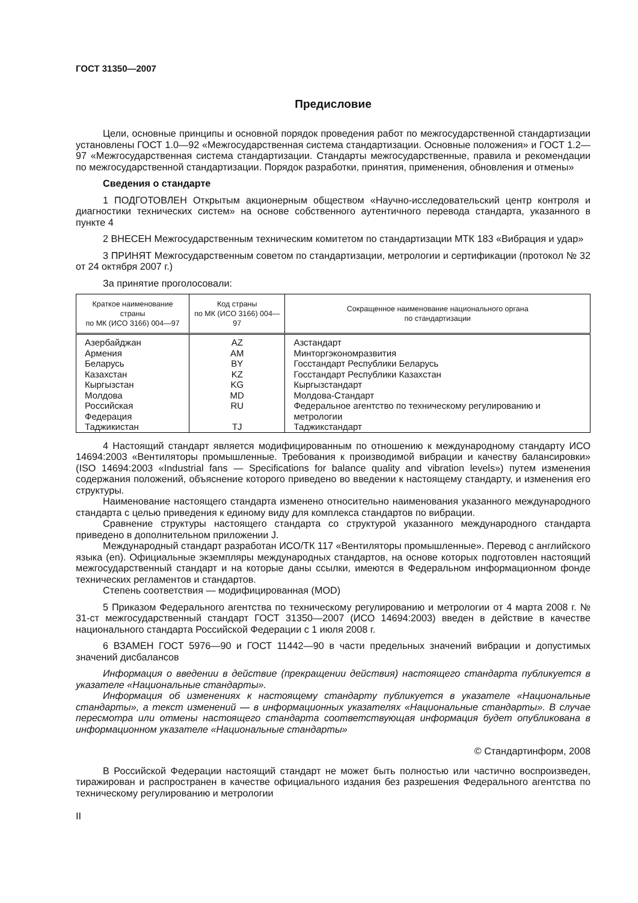ГОСТ 31350—2007
Предисловие
Цели, основные принципы и основной порядок проведения работ по межгосударственной стандартизации установлены ГОСТ 1.0—92 «Межгосударственная система стандартизации. Основные положения» и ГОСТ 1.2—97 «Межгосударственная система стандартизации. Стандарты межгосударственные, правила и рекомендации по межгосударственной стандартизации. Порядок разработки, принятия, применения, обновления и отмены»
Сведения о стандарте
1 ПОДГОТОВЛЕН Открытым акционерным обществом «Научно-исследовательский центр контроля и диагностики технических систем» на основе собственного аутентичного перевода стандарта, указанного в пункте 4
2 ВНЕСЕН Межгосударственным техническим комитетом по стандартизации МТК 183 «Вибрация и удар»
3 ПРИНЯТ Межгосударственным советом по стандартизации, метрологии и сертификации (протокол № 32 от 24 октября 2007 г.)
За принятие проголосовали:
| Краткое наименование страны по МК (ИСО 3166) 004—97 | Код страны по МК (ИСО 3166) 004—97 | Сокращенное наименование национального органа по стандартизации |
| --- | --- | --- |
| Азербайджан | AZ | Азстандарт |
| Армения | AM | Минторгэкономразвития |
| Беларусь | BY | Госстандарт Республики Беларусь |
| Казахстан | KZ | Госстандарт Республики Казахстан |
| Кыргызстан | KG | Кыргызстандарт |
| Молдова | MD | Молдова-Стандарт |
| Российская Федерация | RU | Федеральное агентство по техническому регулированию и метрологии |
| Таджикистан | TJ | Таджикстандарт |
4 Настоящий стандарт является модифицированным по отношению к международному стандарту ИСО 14694:2003 «Вентиляторы промышленные. Требования к производимой вибрации и качеству балансировки» (ISO 14694:2003 «Industrial fans — Specifications for balance quality and vibration levels») путем изменения содержания положений, объяснение которого приведено во введении к настоящему стандарту, и изменения его структуры.
Наименование настоящего стандарта изменено относительно наименования указанного международного стандарта с целью приведения к единому виду для комплекса стандартов по вибрации.
Сравнение структуры настоящего стандарта со структурой указанного международного стандарта приведено в дополнительном приложении J.
Международный стандарт разработан ИСО/ТК 117 «Вентиляторы промышленные». Перевод с английского языка (en). Официальные экземпляры международных стандартов, на основе которых подготовлен настоящий межгосударственный стандарт и на которые даны ссылки, имеются в Федеральном информационном фонде технических регламентов и стандартов.
Степень соответствия — модифицированная (MOD)
5 Приказом Федерального агентства по техническому регулированию и метрологии от 4 марта 2008 г. № 31-ст межгосударственный стандарт ГОСТ 31350—2007 (ИСО 14694:2003) введен в действие в качестве национального стандарта Российской Федерации с 1 июля 2008 г.
6 ВЗАМЕН ГОСТ 5976—90 и ГОСТ 11442—90 в части предельных значений вибрации и допустимых значений дисбалансов
Информация о введении в действие (прекращении действия) настоящего стандарта публикуется в указателе «Национальные стандарты».
Информация об изменениях к настоящему стандарту публикуется в указателе «Национальные стандарты», а текст изменений — в информационных указателях «Национальные стандарты». В случае пересмотра или отмены настоящего стандарта соответствующая информация будет опубликована в информационном указателе «Национальные стандарты»
© Стандартинформ, 2008
В Российской Федерации настоящий стандарт не может быть полностью или частично воспроизведен, тиражирован и распространен в качестве официального издания без разрешения Федерального агентства по техническому регулированию и метрологии
II